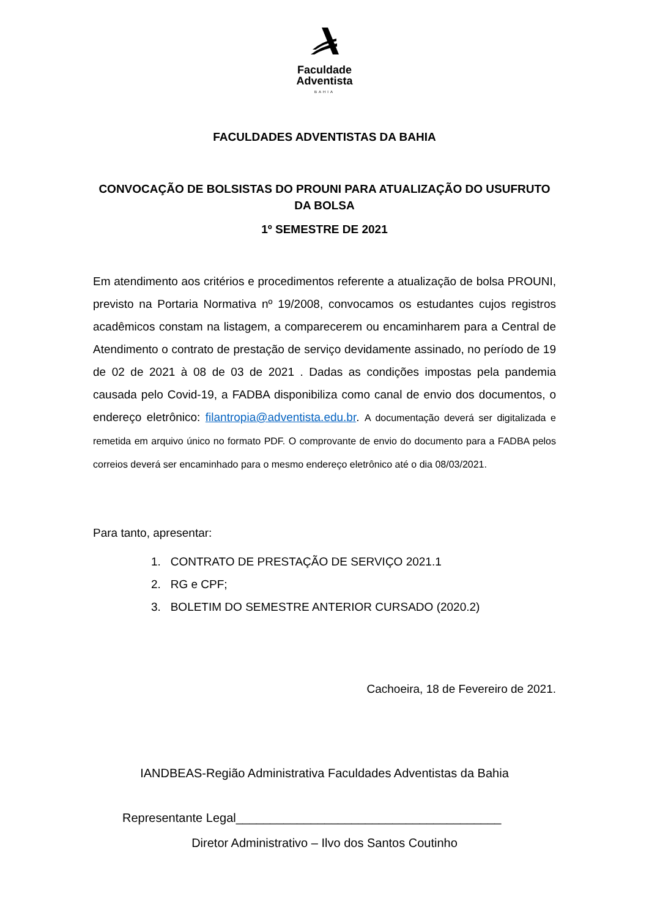Faculdade
Adventista
BAHIA
FACULDADES ADVENTISTAS DA BAHIA
CONVOCAÇÃO DE BOLSISTAS DO PROUNI PARA ATUALIZAÇÃO DO USUFRUTO DA BOLSA
1º SEMESTRE DE 2021
Em atendimento aos critérios e procedimentos referente a atualização de bolsa PROUNI, previsto na Portaria Normativa nº 19/2008, convocamos os estudantes cujos registros acadêmicos constam na listagem, a comparecerem ou encaminharem para a Central de Atendimento o contrato de prestação de serviço devidamente assinado, no período de 19 de 02 de 2021 à 08 de 03 de 2021 . Dadas as condições impostas pela pandemia causada pelo Covid-19, a FADBA disponibiliza como canal de envio dos documentos, o endereço eletrônico: filantropia@adventista.edu.br. A documentação deverá ser digitalizada e remetida em arquivo único no formato PDF. O comprovante de envio do documento para a FADBA pelos correios deverá ser encaminhado para o mesmo endereço eletrônico até o dia 08/03/2021.
Para tanto, apresentar:
1. CONTRATO DE PRESTAÇÃO DE SERVIÇO 2021.1
2. RG e CPF;
3. BOLETIM DO SEMESTRE ANTERIOR CURSADO (2020.2)
Cachoeira, 18 de Fevereiro de 2021.
IANDBEAS-Região Administrativa Faculdades Adventistas da Bahia
Representante Legal_______________________________________
Diretor Administrativo – Ilvo dos Santos Coutinho